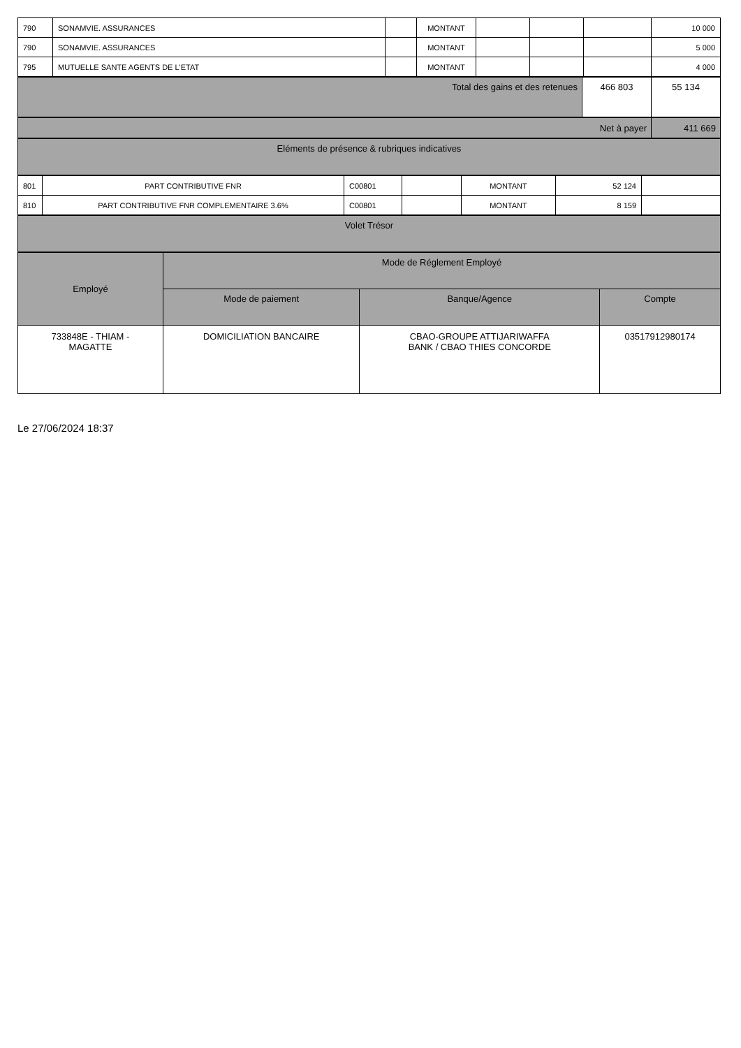| 790 | SONAMVIE. ASSURANCES | | MONTANT | | | | 10 000 |
| 790 | SONAMVIE. ASSURANCES | | MONTANT | | | | 5 000 |
| 795 | MUTUELLE SANTE AGENTS DE L'ETAT | | MONTANT | | | | 4 000 |
| Total des gains et des retenues | 466 803 | 55 134 |
| Net à payer | 411 669 |
| Eléments de présence & rubriques indicatives |
| 801 | PART CONTRIBUTIVE FNR | C00801 | | MONTANT | 52 124 | |
| 810 | PART CONTRIBUTIVE FNR COMPLEMENTAIRE 3.6% | C00801 | | MONTANT | 8 159 | |
| Volet Trésor |
| Employé | Mode de Réglement Employé | | |
| --- | --- | --- | --- |
| | Mode de paiement | Banque/Agence | Compte |
| 733848E - THIAM - MAGATTE | DOMICILIATION BANCAIRE | CBAO-GROUPE ATTIJARIWAFFA BANK / CBAO THIES CONCORDE | 03517912980174 |
Le 27/06/2024 18:37